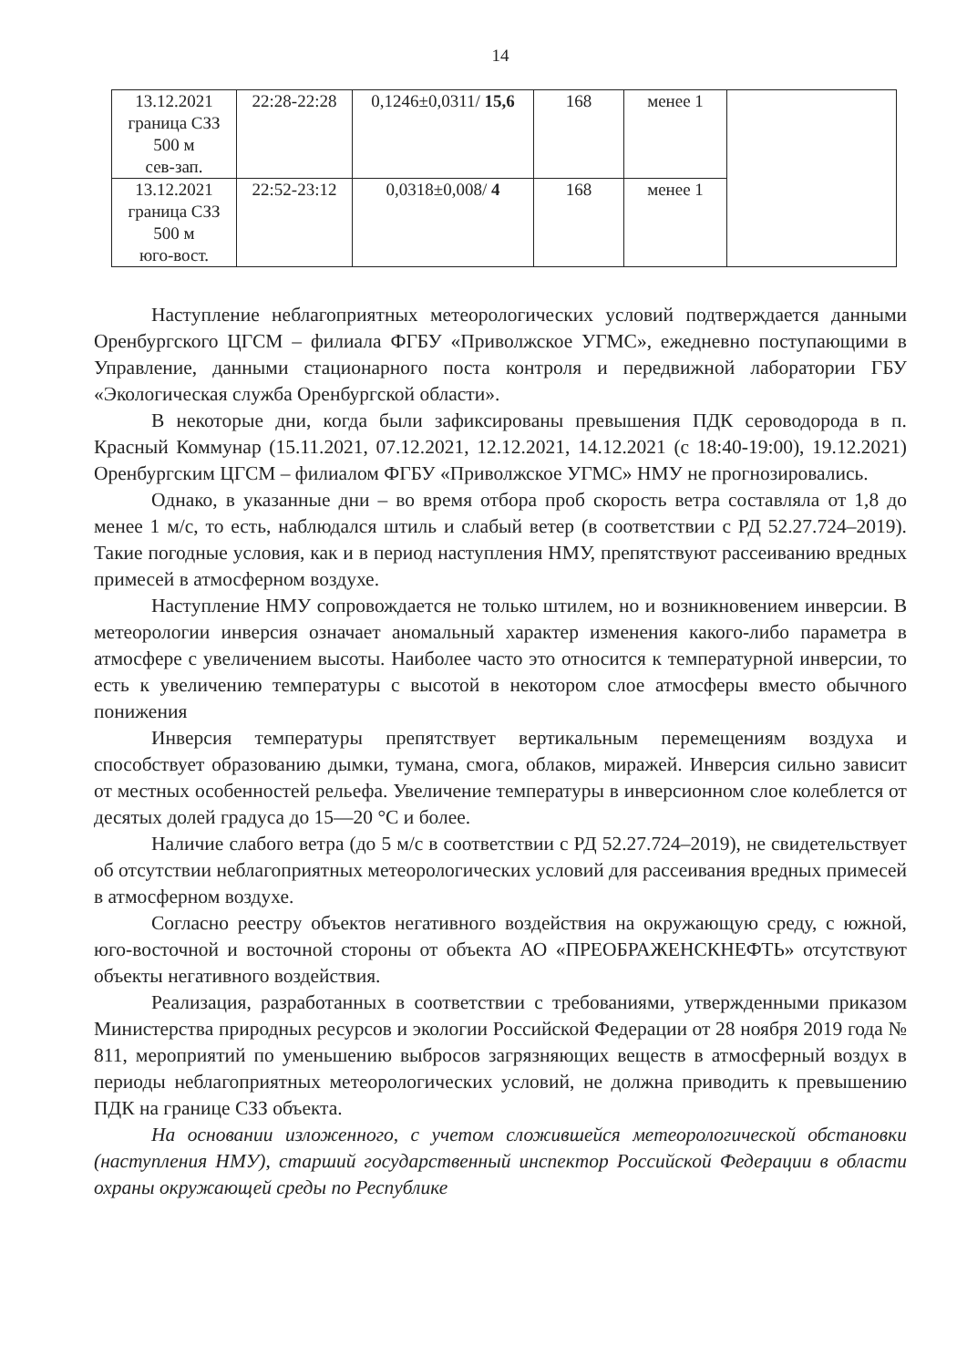14
| 13.12.2021 граница СЗЗ 500 м сев-зап. | 22:28-22:28 | 0,1246±0,0311/ 15,6 | 168 | менее 1 | |
| 13.12.2021 граница СЗЗ 500 м юго-вост. | 22:52-23:12 | 0,0318±0,008/ 4 | 168 | менее 1 | |
Наступление неблагоприятных метеорологических условий подтверждается данными Оренбургского ЦГСМ – филиала ФГБУ «Приволжское УГМС», ежедневно поступающими в Управление, данными стационарного поста контроля и передвижной лаборатории ГБУ «Экологическая служба Оренбургской области».
В некоторые дни, когда были зафиксированы превышения ПДК сероводорода в п. Красный Коммунар (15.11.2021, 07.12.2021, 12.12.2021, 14.12.2021 (с 18:40-19:00), 19.12.2021) Оренбургским ЦГСМ – филиалом ФГБУ «Приволжское УГМС» НМУ не прогнозировались.
Однако, в указанные дни – во время отбора проб скорость ветра составляла от 1,8 до менее 1 м/с, то есть, наблюдался штиль и слабый ветер (в соответствии с РД 52.27.724–2019). Такие погодные условия, как и в период наступления НМУ, препятствуют рассеиванию вредных примесей в атмосферном воздухе.
Наступление НМУ сопровождается не только штилем, но и возникновением инверсии. В метеорологии инверсия означает аномальный характер изменения какого-либо параметра в атмосфере с увеличением высоты. Наиболее часто это относится к температурной инверсии, то есть к увеличению температуры с высотой в некотором слое атмосферы вместо обычного понижения
Инверсия температуры препятствует вертикальным перемещениям воздуха и способствует образованию дымки, тумана, смога, облаков, миражей. Инверсия сильно зависит от местных особенностей рельефа. Увеличение температуры в инверсионном слое колеблется от десятых долей градуса до 15—20 °C и более.
Наличие слабого ветра (до 5 м/с в соответствии с РД 52.27.724–2019), не свидетельствует об отсутствии неблагоприятных метеорологических условий для рассеивания вредных примесей в атмосферном воздухе.
Согласно реестру объектов негативного воздействия на окружающую среду, с южной, юго-восточной и восточной стороны от объекта АО «ПРЕОБРАЖЕНСКНЕФТЬ» отсутствуют объекты негативного воздействия.
Реализация, разработанных в соответствии с требованиями, утвержденными приказом Министерства природных ресурсов и экологии Российской Федерации от 28 ноября 2019 года № 811, мероприятий по уменьшению выбросов загрязняющих веществ в атмосферный воздух в периоды неблагоприятных метеорологических условий, не должна приводить к превышению ПДК на границе СЗЗ объекта.
На основании изложенного, с учетом сложившейся метеорологической обстановки (наступления НМУ), старший государственный инспектор Российской Федерации в области охраны окружающей среды по Республике